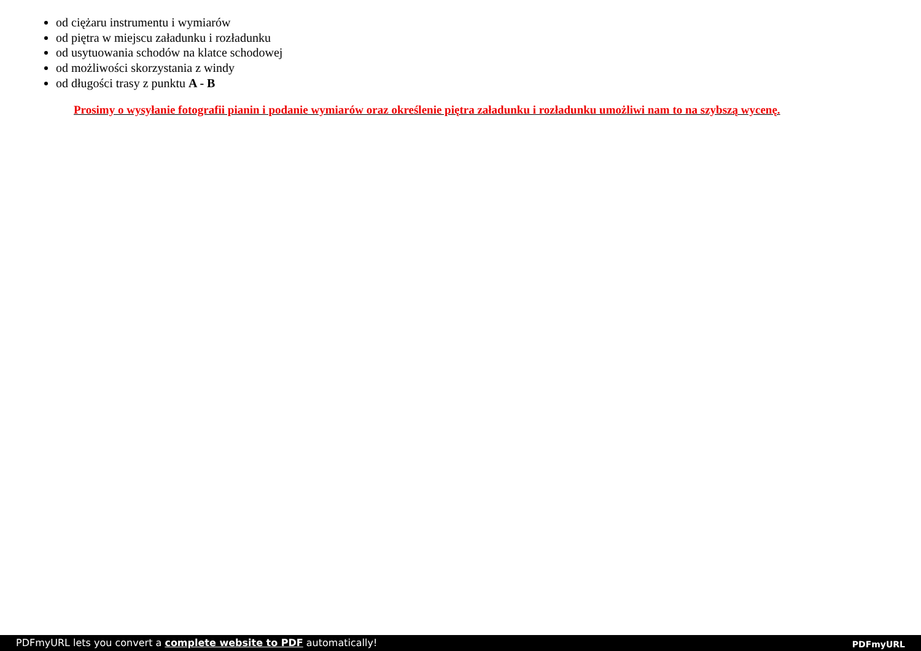od ciężaru instrumentu i wymiarów
od piętra w miejscu załadunku i rozładunku
od usytuowania schodów na klatce schodowej
od możliwości skorzystania z windy
od długości trasy z punktu A - B
Prosimy o wysyłanie fotografii pianin i podanie wymiarów oraz określenie piętra załadunku i rozładunku umożliwi nam to na szybszą wycenę.
PDFmyURL lets you convert a complete website to PDF automatically! PDFmyURL